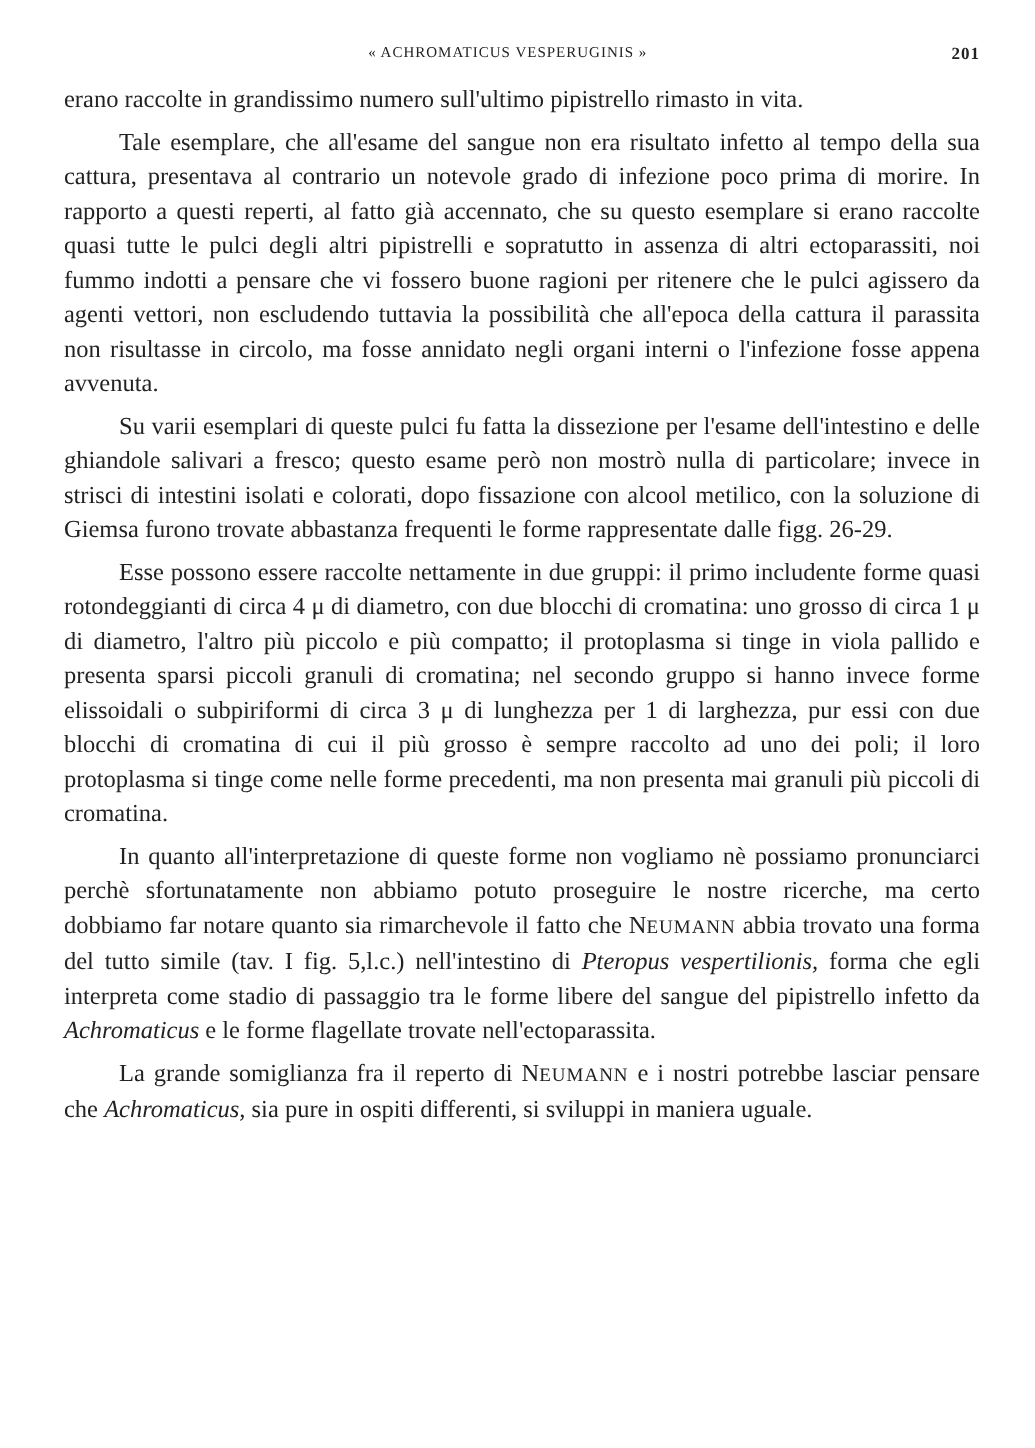« ACHROMATICUS VESPERUGINIS » 201
erano raccolte in grandissimo numero sull'ultimo pipistrello rimasto in vita.
Tale esemplare, che all'esame del sangue non era risultato infetto al tempo della sua cattura, presentava al contrario un notevole grado di infezione poco prima di morire. In rapporto a questi reperti, al fatto già accennato, che su questo esemplare si erano raccolte quasi tutte le pulci degli altri pipistrelli e sopratutto in assenza di altri ectoparassiti, noi fummo indotti a pensare che vi fossero buone ragioni per ritenere che le pulci agissero da agenti vettori, non escludendo tuttavia la possibilità che all'epoca della cattura il parassita non risultasse in circolo, ma fosse annidato negli organi interni o l'infezione fosse appena avvenuta.
Su varii esemplari di queste pulci fu fatta la dissezione per l'esame dell'intestino e delle ghiandole salivari a fresco; questo esame però non mostrò nulla di particolare; invece in strisci di intestini isolati e colorati, dopo fissazione con alcool metilico, con la soluzione di Giemsa furono trovate abbastanza frequenti le forme rappresentate dalle figg. 26-29.
Esse possono essere raccolte nettamente in due gruppi: il primo includente forme quasi rotondeggianti di circa 4 μ di diametro, con due blocchi di cromatina: uno grosso di circa 1 μ di diametro, l'altro più piccolo e più compatto; il protoplasma si tinge in viola pallido e presenta sparsi piccoli granuli di cromatina; nel secondo gruppo si hanno invece forme elissoidali o subpiriformi di circa 3 μ di lunghezza per 1 di larghezza, pur essi con due blocchi di cromatina di cui il più grosso è sempre raccolto ad uno dei poli; il loro protoplasma si tinge come nelle forme precedenti, ma non presenta mai granuli più piccoli di cromatina.
In quanto all'interpretazione di queste forme non vogliamo nè possiamo pronunciarci perchè sfortunatamente non abbiamo potuto proseguire le nostre ricerche, ma certo dobbiamo far notare quanto sia rimarchevole il fatto che NEUMANN abbia trovato una forma del tutto simile (tav. I fig. 5,l.c.) nell'intestino di Pteropus vespertilionis, forma che egli interpreta come stadio di passaggio tra le forme libere del sangue del pipistrello infetto da Achromaticus e le forme flagellate trovate nell'ectoparassita.
La grande somiglianza fra il reperto di NEUMANN e i nostri potrebbe lasciar pensare che Achromaticus, sia pure in ospiti differenti, si sviluppi in maniera uguale.